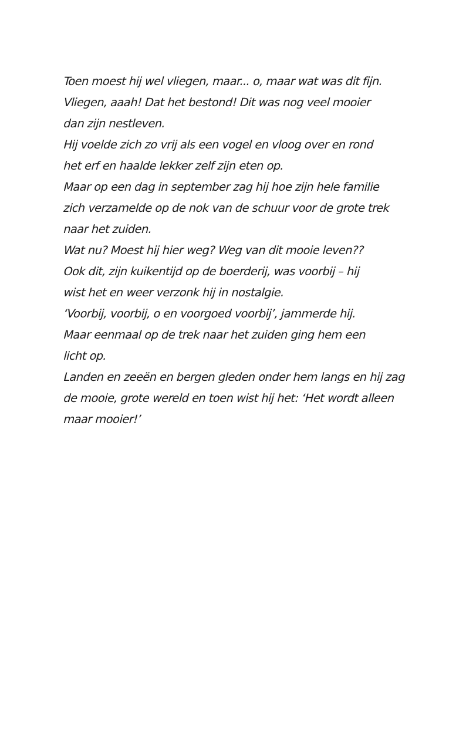Toen moest hij wel vliegen, maar... o, maar wat was dit fijn.
Vliegen, aaah! Dat het bestond! Dit was nog veel mooier
dan zijn nestleven.
Hij voelde zich zo vrij als een vogel en vloog over en rond
het erf en haalde lekker zelf zijn eten op.
Maar op een dag in september zag hij hoe zijn hele familie
zich verzamelde op de nok van de schuur voor de grote trek
naar het zuiden.
Wat nu? Moest hij hier weg? Weg van dit mooie leven??
Ook dit, zijn kuikentijd op de boerderij, was voorbij – hij
wist het en weer verzonk hij in nostalgie.
‘Voorbij, voorbij, o en voorgoed voorbij’, jammerde hij.
Maar eenmaal op de trek naar het zuiden ging hem een
licht op.
Landen en zeeën en bergen gleden onder hem langs en hij zag
de mooie, grote wereld en toen wist hij het: ‘Het wordt alleen
maar mooier!’